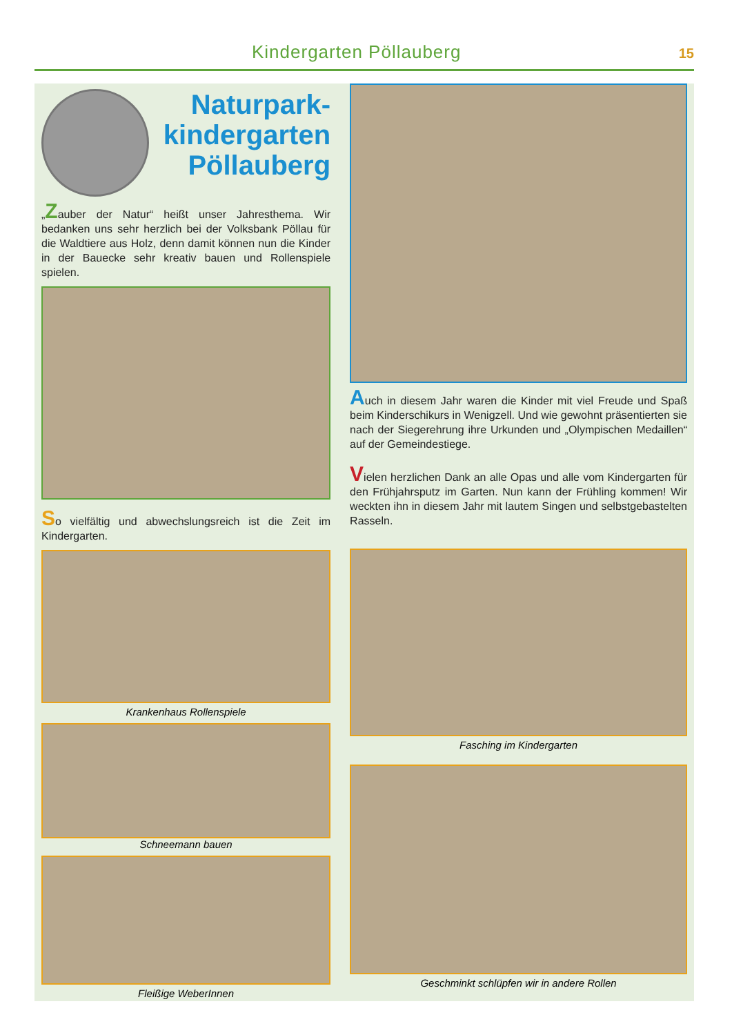Kindergarten Pöllauberg 15
Naturpark-
kindergarten
Pöllauberg
„Zauber der Natur“ heißt unser Jahresthema. Wir bedanken uns sehr herzlich bei der Volksbank Pöllau für die Waldtiere aus Holz, denn damit können nun die Kinder in der Bauecke sehr kreativ bauen und Rollenspiele spielen.
So vielfältig und abwechslungsreich ist die Zeit im Kindergarten.
Krankenhaus Rollenspiele
Schneemann bauen
Fleißige WeberInnen
Auch in diesem Jahr waren die Kinder mit viel Freude und Spaß beim Kinderschikurs in Wenigzell. Und wie gewohnt präsentierten sie nach der Siegerehrung ihre Urkunden und „Olympischen Medaillen“ auf der Gemeindestiege.
Vielen herzlichen Dank an alle Opas und alle vom Kindergarten für den Frühjahrsputz im Garten. Nun kann der Frühling kommen! Wir weckten ihn in diesem Jahr mit lautem Singen und selbstgebastelten Rasseln.
Fasching im Kindergarten
Geschminkt schlüpfen wir in andere Rollen